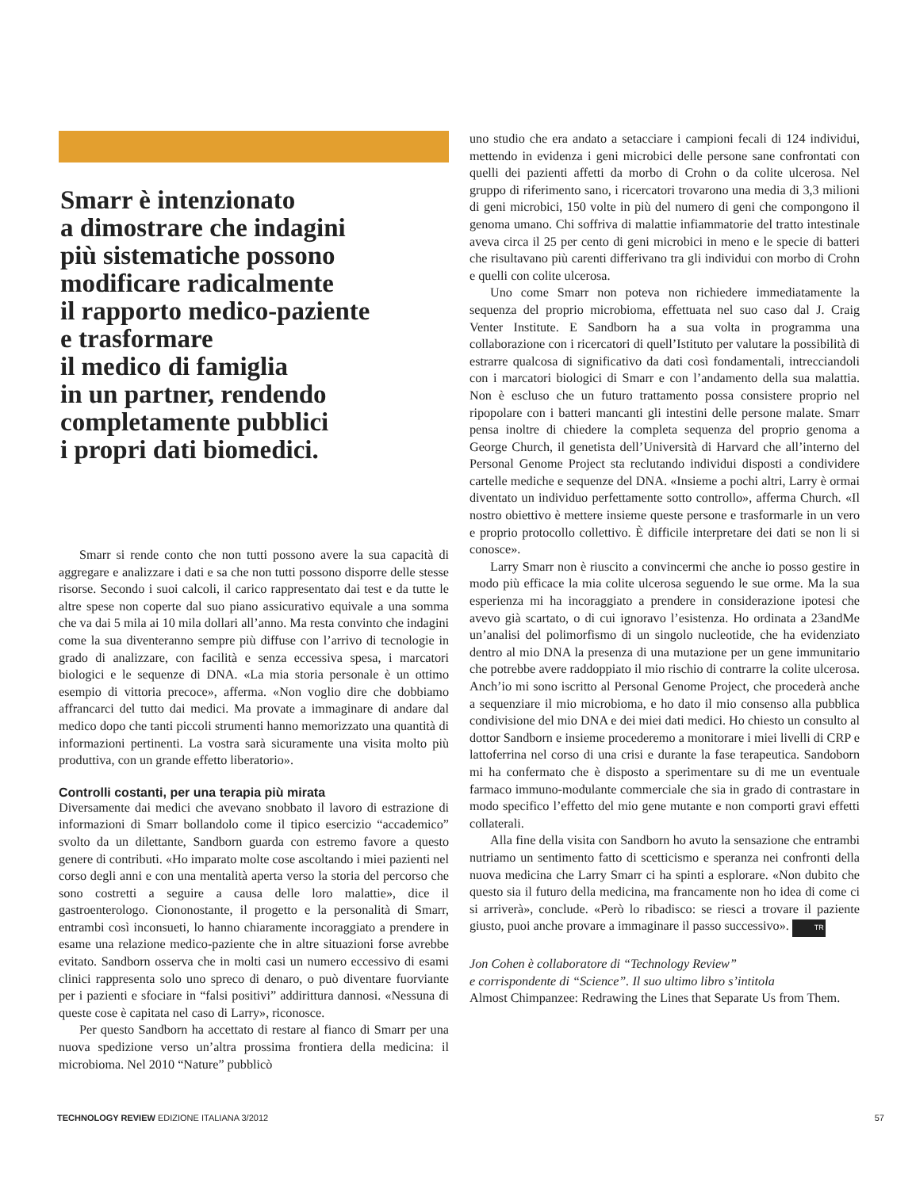Smarr è intenzionato
a dimostrare che indagini
più sistematiche possono
modificare radicalmente
il rapporto medico-paziente
e trasformare
il medico di famiglia
in un partner, rendendo
completamente pubblici
i propri dati biomedici.
Smarr si rende conto che non tutti possono avere la sua capacità di aggregare e analizzare i dati e sa che non tutti possono disporre delle stesse risorse. Secondo i suoi calcoli, il carico rappresentato dai test e da tutte le altre spese non coperte dal suo piano assicurativo equivale a una somma che va dai 5 mila ai 10 mila dollari all’anno. Ma resta convinto che indagini come la sua diventeranno sempre più diffuse con l’arrivo di tecnologie in grado di analizzare, con facilità e senza eccessiva spesa, i marcatori biologici e le sequenze di DNA. «La mia storia personale è un ottimo esempio di vittoria precoce», afferma. «Non voglio dire che dobbiamo affrancarci del tutto dai medici. Ma provate a immaginare di andare dal medico dopo che tanti piccoli strumenti hanno memorizzato una quantità di informazioni pertinenti. La vostra sarà sicuramente una visita molto più produttiva, con un grande effetto liberatorio».
Controlli costanti, per una terapia più mirata
Diversamente dai medici che avevano snobbato il lavoro di estrazione di informazioni di Smarr bollandolo come il tipico esercizio “accademico” svolto da un dilettante, Sandborn guarda con estremo favore a questo genere di contributi. «Ho imparato molte cose ascoltando i miei pazienti nel corso degli anni e con una mentalità aperta verso la storia del percorso che sono costretti a seguire a causa delle loro malattie», dice il gastroenterologo. Ciononostante, il progetto e la personalità di Smarr, entrambi così inconsueti, lo hanno chiaramente incoraggiato a prendere in esame una relazione medico-paziente che in altre situazioni forse avrebbe evitato. Sandborn osserva che in molti casi un numero eccessivo di esami clinici rappresenta solo uno spreco di denaro, o può diventare fuorviante per i pazienti e sfociare in “falsi positivi” addirittura dannosi. «Nessuna di queste cose è capitata nel caso di Larry», riconosce.
Per questo Sandborn ha accettato di restare al fianco di Smarr per una nuova spedizione verso un’altra prossima frontiera della medicina: il microbioma. Nel 2010 “Nature” pubblicò
uno studio che era andato a setacciare i campioni fecali di 124 individui, mettendo in evidenza i geni microbici delle persone sane confrontati con quelli dei pazienti affetti da morbo di Crohn o da colite ulcerosa. Nel gruppo di riferimento sano, i ricercatori trovarono una media di 3,3 milioni di geni microbici, 150 volte in più del numero di geni che compongono il genoma umano. Chi soffriva di malattie infiammatorie del tratto intestinale aveva circa il 25 per cento di geni microbici in meno e le specie di batteri che risultavano più carenti differivano tra gli individui con morbo di Crohn e quelli con colite ulcerosa.
Uno come Smarr non poteva non richiedere immediatamente la sequenza del proprio microbioma, effettuata nel suo caso dal J. Craig Venter Institute. E Sandborn ha a sua volta in programma una collaborazione con i ricercatori di quell’Istituto per valutare la possibilità di estrarre qualcosa di significativo da dati così fondamentali, intrecciandoli con i marcatori biologici di Smarr e con l’andamento della sua malattia. Non è escluso che un futuro trattamento possa consistere proprio nel ripopolare con i batteri mancanti gli intestini delle persone malate. Smarr pensa inoltre di chiedere la completa sequenza del proprio genoma a George Church, il genetista dell’Università di Harvard che all’interno del Personal Genome Project sta reclutando individui disposti a condividere cartelle mediche e sequenze del DNA. «Insieme a pochi altri, Larry è ormai diventato un individuo perfettamente sotto controllo», afferma Church. «Il nostro obiettivo è mettere insieme queste persone e trasformarle in un vero e proprio protocollo collettivo. È difficile interpretare dei dati se non li si conosce».
Larry Smarr non è riuscito a convincermi che anche io posso gestire in modo più efficace la mia colite ulcerosa seguendo le sue orme. Ma la sua esperienza mi ha incoraggiato a prendere in considerazione ipotesi che avevo già scartato, o di cui ignoravo l’esistenza. Ho ordinata a 23andMe un’analisi del polimorfismo di un singolo nucleotide, che ha evidenziato dentro al mio DNA la presenza di una mutazione per un gene immunitario che potrebbe avere raddoppiato il mio rischio di contrarre la colite ulcerosa. Anch’io mi sono iscritto al Personal Genome Project, che procederà anche a sequenziare il mio microbioma, e ho dato il mio consenso alla pubblica condivisione del mio DNA e dei miei dati medici. Ho chiesto un consulto al dottor Sandborn e insieme procederemo a monitorare i miei livelli di CRP e lattoferrina nel corso di una crisi e durante la fase terapeutica. Sandoborn mi ha confermato che è disposto a sperimentare su di me un eventuale farmaco immuno-modulante commerciale che sia in grado di contrastare in modo specifico l’effetto del mio gene mutante e non comporti gravi effetti collaterali.
Alla fine della visita con Sandborn ho avuto la sensazione che entrambi nutriamo un sentimento fatto di scetticismo e speranza nei confronti della nuova medicina che Larry Smarr ci ha spinti a esplorare. «Non dubito che questo sia il futuro della medicina, ma francamente non ho idea di come ci si arriverà», conclude. «Però lo ribadisco: se riesci a trovare il paziente giusto, puoi anche provare a immaginare il passo successivo». TR
Jon Cohen è collaboratore di “Technology Review”
e corrispondente di “Science”. Il suo ultimo libro s’intitola
Almost Chimpanzee: Redrawing the Lines that Separate Us from Them.
TECHNOLOGY REVIEW EDIZIONE ITALIANA 3/2012 57